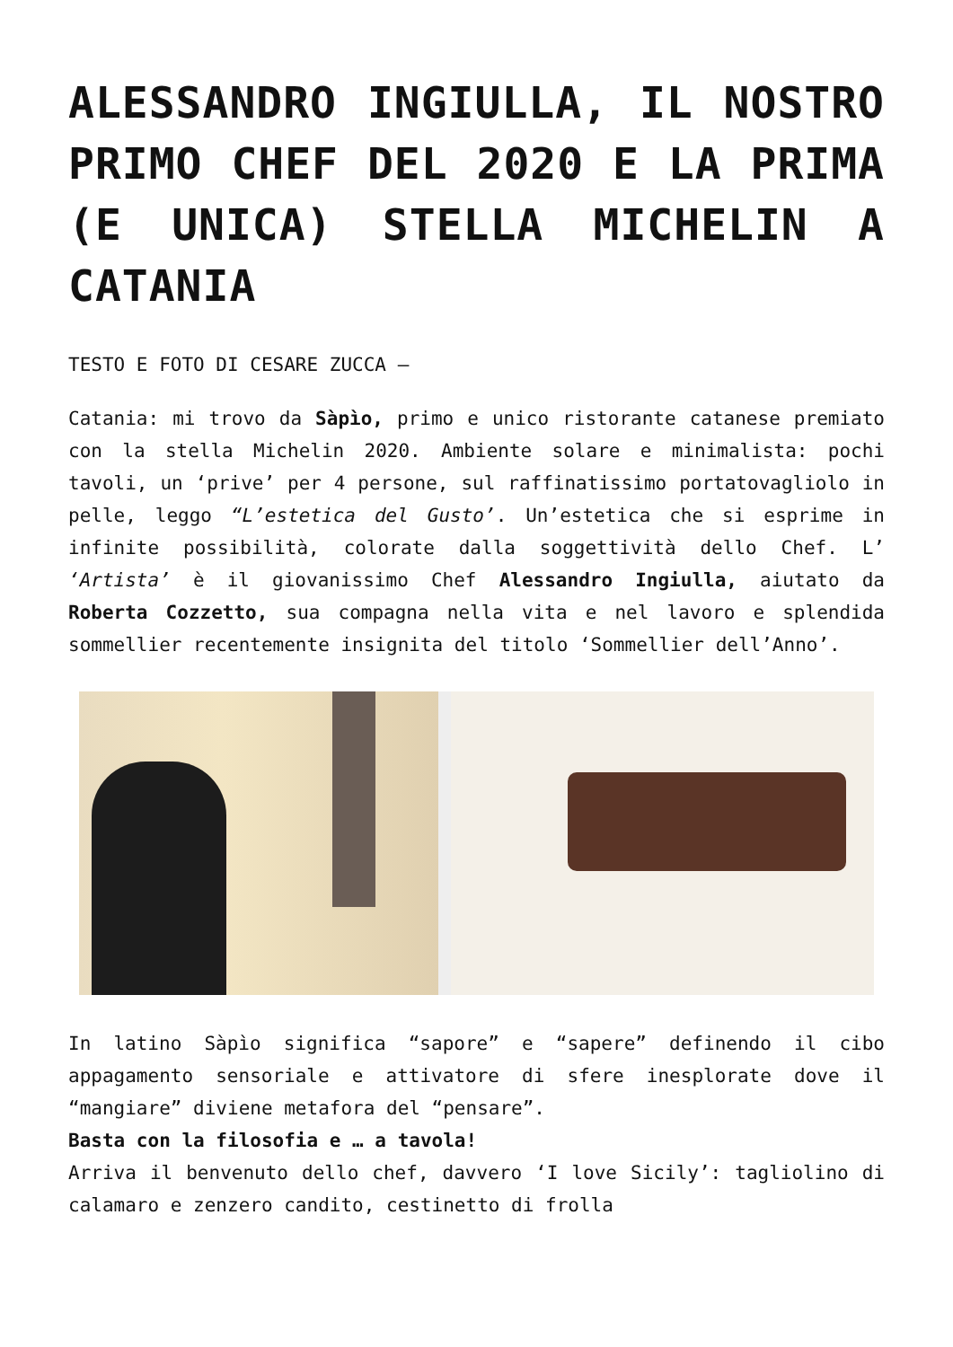ALESSANDRO INGIULLA, IL NOSTRO PRIMO CHEF DEL 2020 E LA PRIMA (E UNICA) STELLA MICHELIN A CATANIA
TESTO E FOTO DI CESARE ZUCCA –
Catania: mi trovo da Sàpìo, primo e unico ristorante catanese premiato con la stella Michelin 2020. Ambiente solare e minimalista: pochi tavoli, un ‘prive’ per 4 persone, sul raffinatissimo portatovagliolo in pelle, leggo “L’estetica del Gusto’. Un’estetica che si esprime in infinite possibilità, colorate dalla soggettività dello Chef. L’ ‘Artista’ è il giovanissimo Chef Alessandro Ingiulla, aiutato da Roberta Cozzetto, sua compagna nella vita e nel lavoro e splendida sommellier recentemente insignita del titolo ‘Sommellier dell’Anno’.
In latino Sàpìo significa “sapore” e “sapere” definendo il cibo appagamento sensoriale e attivatore di sfere inesplorate dove il “mangiare” diviene metafora del “pensare”.
Basta con la filosofia e … a tavola!
Arriva il benvenuto dello chef, davvero ‘I love Sicily’: tagliolino di calamaro e zenzero candito, cestinetto di frolla